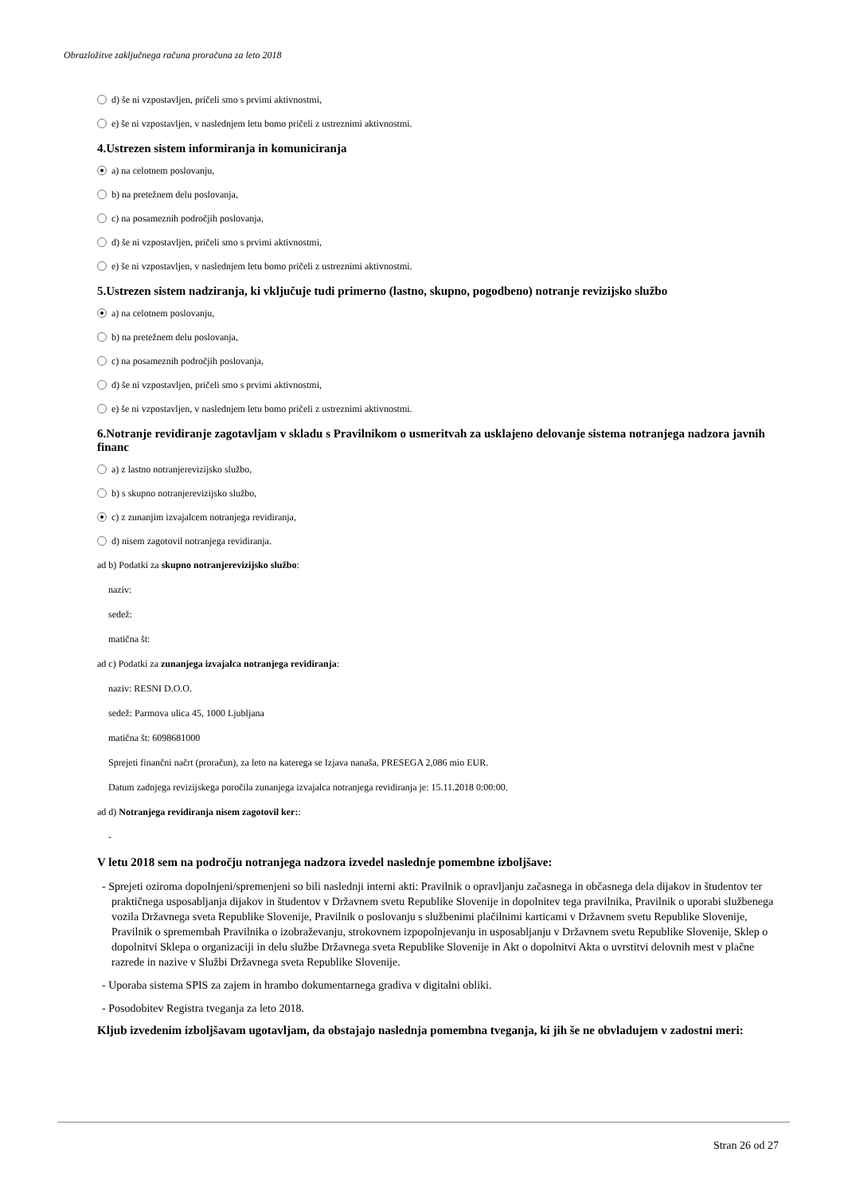Obrazložitve zaključnega računa proračuna za leto 2018
d) še ni vzpostavljen, pričeli smo s prvimi aktivnostmi,
e) še ni vzpostavljen, v naslednjem letu bomo pričeli z ustreznimi aktivnostmi.
4.Ustrezen sistem informiranja in komuniciranja
a) na celotnem poslovanju,
b) na pretežnem delu poslovanja,
c) na posameznih področjih poslovanja,
d) še ni vzpostavljen, pričeli smo s prvimi aktivnostmi,
e) še ni vzpostavljen, v naslednjem letu bomo pričeli z ustreznimi aktivnostmi.
5.Ustrezen sistem nadziranja, ki vključuje tudi primerno (lastno, skupno, pogodbeno) notranje revizijsko službo
a) na celotnem poslovanju,
b) na pretežnem delu poslovanja,
c) na posameznih področjih poslovanja,
d) še ni vzpostavljen, pričeli smo s prvimi aktivnostmi,
e) še ni vzpostavljen, v naslednjem letu bomo pričeli z ustreznimi aktivnostmi.
6.Notranje revidiranje zagotavljam v skladu s Pravilnikom o usmeritvah za usklajeno delovanje sistema notranjega nadzora javnih financ
a) z lastno notranjerevizijsko službo,
b) s skupno notranjerevizijsko službo,
c) z zunanjim izvajalcem notranjega revidiranja,
d) nisem zagotovil notranjega revidiranja.
ad b) Podatki za skupno notranjerevizijsko službo:
naziv:
sedež:
matična št:
ad c) Podatki za zunanjega izvajalca notranjega revidiranja:
naziv: RESNI D.O.O.
sedež: Parmova ulica 45, 1000 Ljubljana
matična št: 6098681000
Sprejeti finančni načrt (proračun), za leto na katerega se Izjava nanaša, PRESEGA 2,086 mio EUR.
Datum zadnjega revizijskega poročila zunanjega izvajalca notranjega revidiranja je: 15.11.2018 0:00:00.
ad d) Notranjega revidiranja nisem zagotovil ker::
-
V letu 2018 sem na področju notranjega nadzora izvedel naslednje pomembne izboljšave:
- Sprejeti oziroma dopolnjeni/spremenjeni so bili naslednji interni akti: Pravilnik o opravljanju začasnega in občasnega dela dijakov in študentov ter praktičnega usposabljanja dijakov in študentov v Državnem svetu Republike Slovenije in dopolnitev tega pravilnika, Pravilnik o uporabi službenega vozila Državnega sveta Republike Slovenije, Pravilnik o poslovanju s službenimi plačilnimi karticami v Državnem svetu Republike Slovenije, Pravilnik o spremembah Pravilnika o izobraževanju, strokovnem izpopolnjevanju in usposabljanju v Državnem svetu Republike Slovenije, Sklep o dopolnitvi Sklepa o organizaciji in delu službe Državnega sveta Republike Slovenije in Akt o dopolnitvi Akta o uvrstitvi delovnih mest v plačne razrede in nazive v Službi Državnega sveta Republike Slovenije.
- Uporaba sistema SPIS za zajem in hrambo dokumentarnega gradiva v digitalni obliki.
- Posodobitev Registra tveganja za leto 2018.
Kljub izvedenim izboljšavam ugotavljam, da obstajajo naslednja pomembna tveganja, ki jih še ne obvladujem v zadostni meri:
Stran 26 od 27